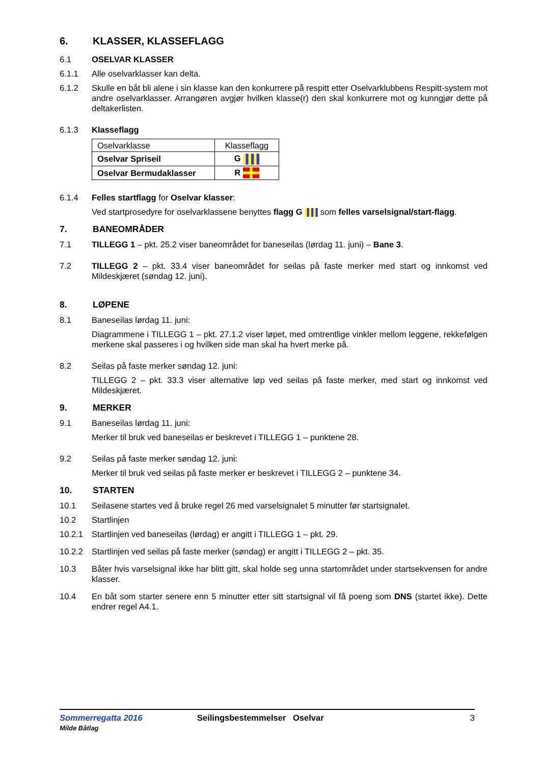6. KLASSER, KLASSEFLAGG
6.1 OSELVAR KLASSER
6.1.1 Alle oselvarklasser kan delta.
6.1.2 Skulle en båt bli alene i sin klasse kan den konkurrere på respitt etter Oselvarklubbens Respitt-system mot andre oselvarklasser. Arrangøren avgjør hvilken klasse(r) den skal konkurrere mot og kunngjør dette på deltakerlisten.
6.1.3 Klasseflagg
| Oselvarklasse | Klasseflagg |
| Oselvar Spriseil | G |
| Oselvar Bermudaklasser | R |
6.1.4 Felles startflagg for Oselvar klasser:
Ved startprosedyre for oselvarklassene benyttes flagg G som felles varselsignal/start-flagg.
7. BANEOMRÅDER
7.1 TILLEGG 1 – pkt. 25.2 viser baneområdet for baneseilas (lørdag 11. juni) – Bane 3.
7.2 TILLEGG 2 – pkt. 33.4 viser baneområdet for seilas på faste merker med start og innkomst ved Mildeskjæret (søndag 12. juni).
8. LØPENE
8.1 Baneseilas lørdag 11. juni:
Diagrammene i TILLEGG 1 – pkt. 27.1.2 viser løpet, med omtrentlige vinkler mellom leggene, rekkefølgen merkene skal passeres i og hvilken side man skal ha hvert merke på.
8.2 Seilas på faste merker søndag 12. juni:
TILLEGG 2 – pkt. 33.3 viser alternative løp ved seilas på faste merker, med start og innkomst ved Mildeskjæret.
9. MERKER
9.1 Baneseilas lørdag 11. juni:
Merker til bruk ved baneseilas er beskrevet i TILLEGG 1 – punktene 28.
9.2 Seilas på faste merker søndag 12. juni:
Merker til bruk ved seilas på faste merker er beskrevet i TILLEGG 2 – punktene 34.
10. STARTEN
10.1 Seilasene startes ved å bruke regel 26 med varselsignalet 5 minutter før startsignalet.
10.2 Startlinjen
10.2.1 Startlinjen ved baneseilas (lørdag) er angitt i TILLEGG 1 – pkt. 29.
10.2.2 Startlinjen ved seilas på faste merker (søndag) er angitt i TILLEGG 2 – pkt. 35.
10.3 Båter hvis varselsignal ikke har blitt gitt, skal holde seg unna startområdet under startsekvensen for andre klasser.
10.4 En båt som starter senere enn 5 minutter etter sitt startsignal vil få poeng som DNS (startet ikke). Dette endrer regel A4.1.
Sommerregatta 2016
Milde Båtlag
Seilingsbestemmelser Oselvar 3